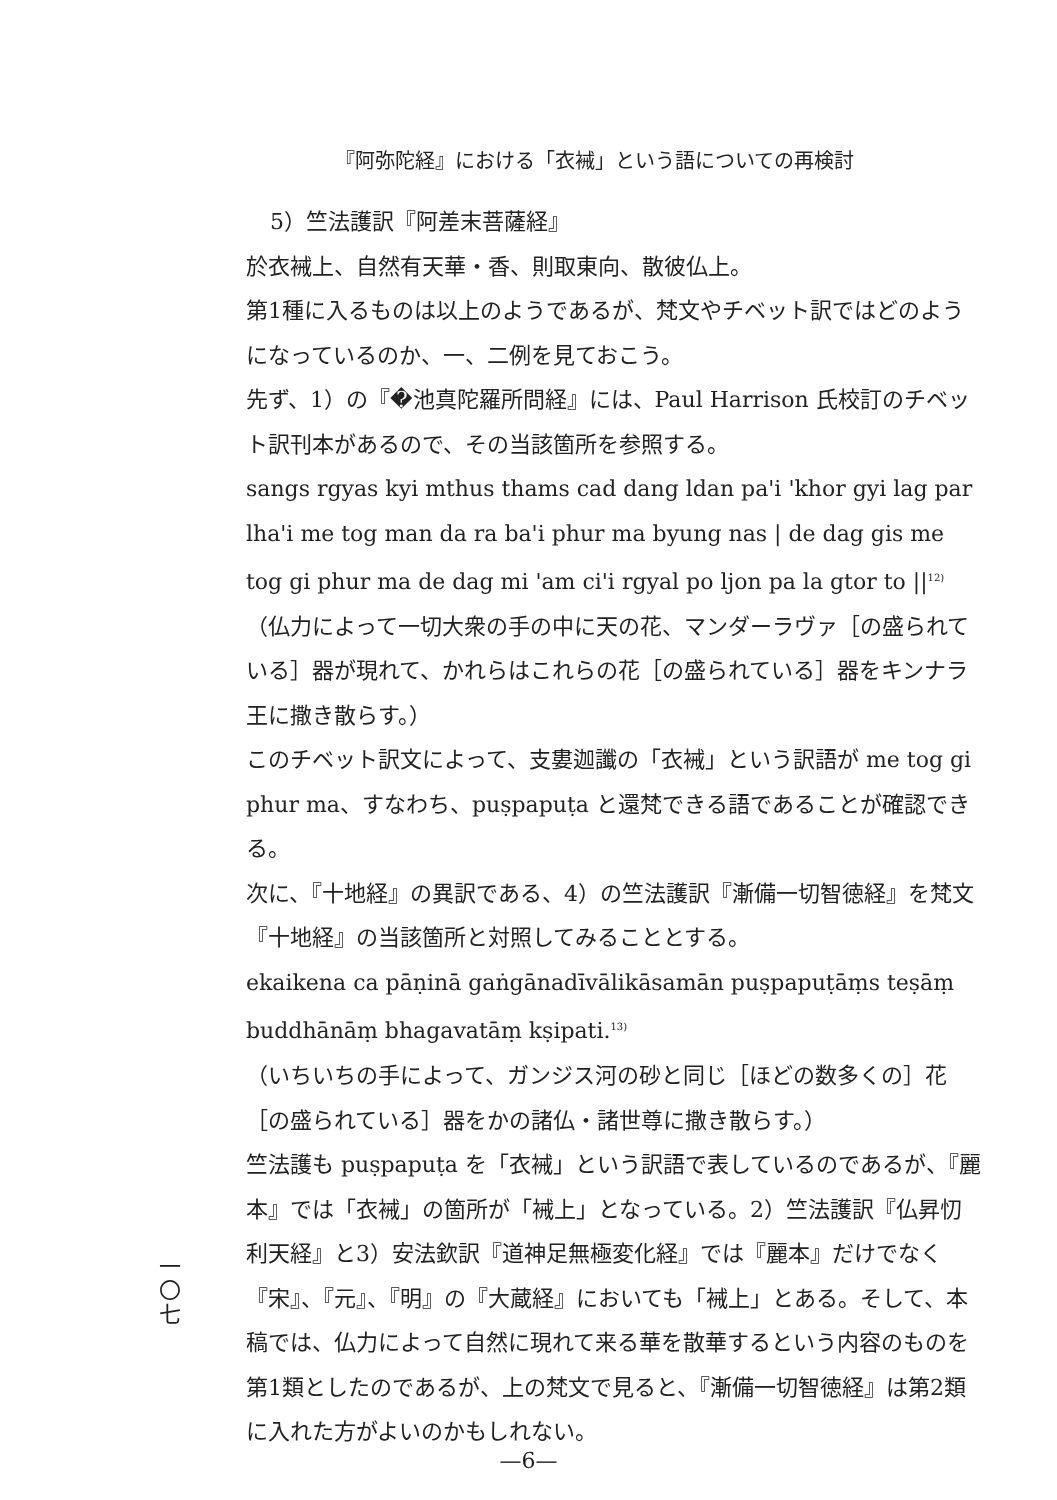『阿弥陀経』における「衣裓」という語についての再検討
5）竺法護訳『阿差末菩薩経』
於衣裓上、自然有天華・香、則取東向、散彼仏上。
第1種に入るものは以上のようであるが、梵文やチベット訳ではどのようになっているのか、一、二例を見ておこう。
先ず、1）の『�池真陀羅所問経』には、Paul Harrison 氏校訂のチベット訳刊本があるので、その当該箇所を参照する。
sangs rgyas kyi mthus thams cad dang ldan pa'i 'khor gyi lag par lha'i me tog man da ra ba'i phur ma byung nas | de dag gis me tog gi phur ma de dag mi 'am ci'i rgyal po ljon pa la gtor to ||<sup>12)</sup>
（仏力によって一切大衆の手の中に天の花、マンダーラヴァ［の盛られている］器が現れて、かれらはこれらの花［の盛られている］器をキンナラ王に撒き散らす。）
このチベット訳文によって、支婁迦讖の「衣裓」という訳語が me tog gi phur ma、すなわち、puṣpapuṭa と還梵できる語であることが確認できる。
次に、『十地経』の異訳である、4）の竺法護訳『漸備一切智徳経』を梵文『十地経』の当該箇所と対照してみることとする。
ekaikena ca pāṇinā gaṅgānadīvālikāsamān puṣpapuṭāṃs teṣāṃ buddhānāṃ bhagavatāṃ kṣipati.<sup>13)</sup>
（いちいちの手によって、ガンジス河の砂と同じ［ほどの数多くの］花［の盛られている］器をかの諸仏・諸世尊に撒き散らす。）
竺法護も puṣpapuṭa を「衣裓」という訳語で表しているのであるが、『麗本』では「衣裓」の箇所が「裓上」となっている。2）竺法護訳『仏昇忉利天経』と3）安法欽訳『道神足無極変化経』では『麗本』だけでなく『宋』、『元』、『明』の『大蔵経』においても「裓上」とある。そして、本稿では、仏力によって自然に現れて来る華を散華するという内容のものを第1類としたのであるが、上の梵文で見ると、『漸備一切智徳経』は第2類に入れた方がよいのかもしれない。
一
〇
七
—6—